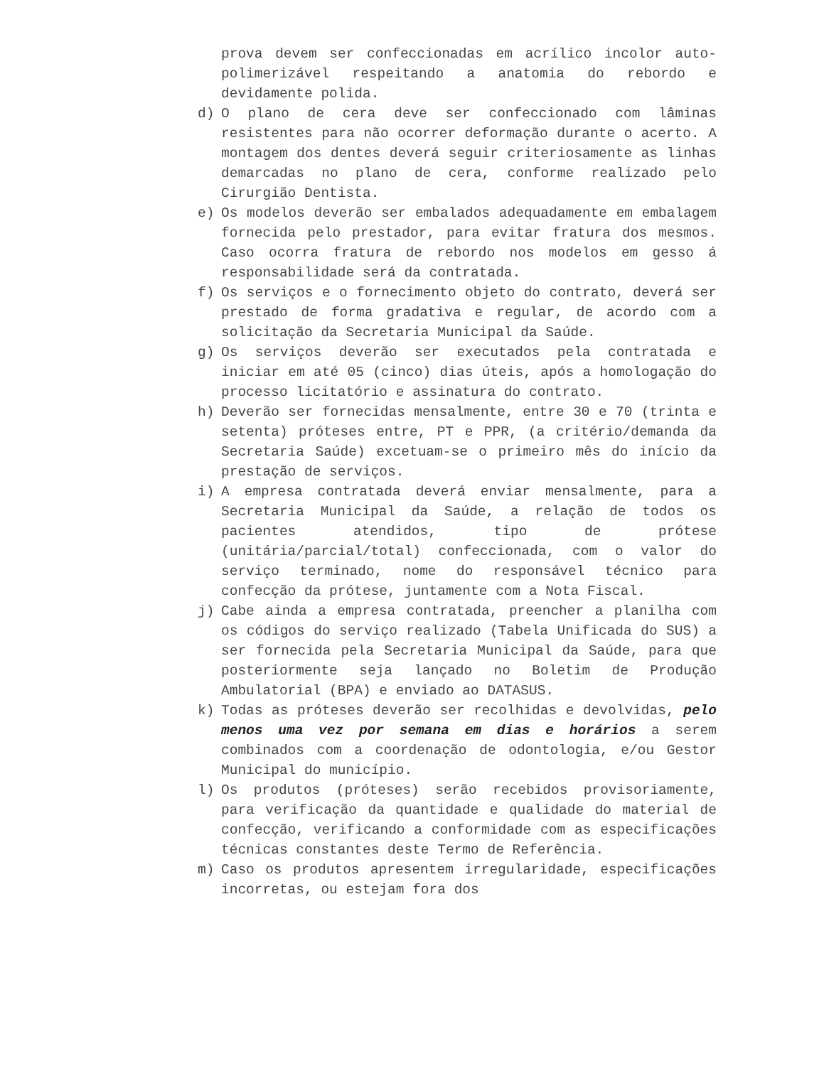prova devem ser confeccionadas em acrílico incolor auto-polimerizável respeitando a anatomia do rebordo e devidamente polida.
d) O plano de cera deve ser confeccionado com lâminas resistentes para não ocorrer deformação durante o acerto. A montagem dos dentes deverá seguir criteriosamente as linhas demarcadas no plano de cera, conforme realizado pelo Cirurgião Dentista.
e) Os modelos deverão ser embalados adequadamente em embalagem fornecida pelo prestador, para evitar fratura dos mesmos. Caso ocorra fratura de rebordo nos modelos em gesso á responsabilidade será da contratada.
f) Os serviços e o fornecimento objeto do contrato, deverá ser prestado de forma gradativa e regular, de acordo com a solicitação da Secretaria Municipal da Saúde.
g) Os serviços deverão ser executados pela contratada e iniciar em até 05 (cinco) dias úteis, após a homologação do processo licitatório e assinatura do contrato.
h) Deverão ser fornecidas mensalmente, entre 30 e 70 (trinta e setenta) próteses entre, PT e PPR, (a critério/demanda da Secretaria Saúde) excetuam-se o primeiro mês do início da prestação de serviços.
i) A empresa contratada deverá enviar mensalmente, para a Secretaria Municipal da Saúde, a relação de todos os pacientes atendidos, tipo de prótese (unitária/parcial/total) confeccionada, com o valor do serviço terminado, nome do responsável técnico para confecção da prótese, juntamente com a Nota Fiscal.
j) Cabe ainda a empresa contratada, preencher a planilha com os códigos do serviço realizado (Tabela Unificada do SUS) a ser fornecida pela Secretaria Municipal da Saúde, para que posteriormente seja lançado no Boletim de Produção Ambulatorial (BPA) e enviado ao DATASUS.
k) Todas as próteses deverão ser recolhidas e devolvidas, pelo menos uma vez por semana em dias e horários a serem combinados com a coordenação de odontologia, e/ou Gestor Municipal do município.
l) Os produtos (próteses) serão recebidos provisoriamente, para verificação da quantidade e qualidade do material de confecção, verificando a conformidade com as especificações técnicas constantes deste Termo de Referência.
m) Caso os produtos apresentem irregularidade, especificações incorretas, ou estejam fora dos